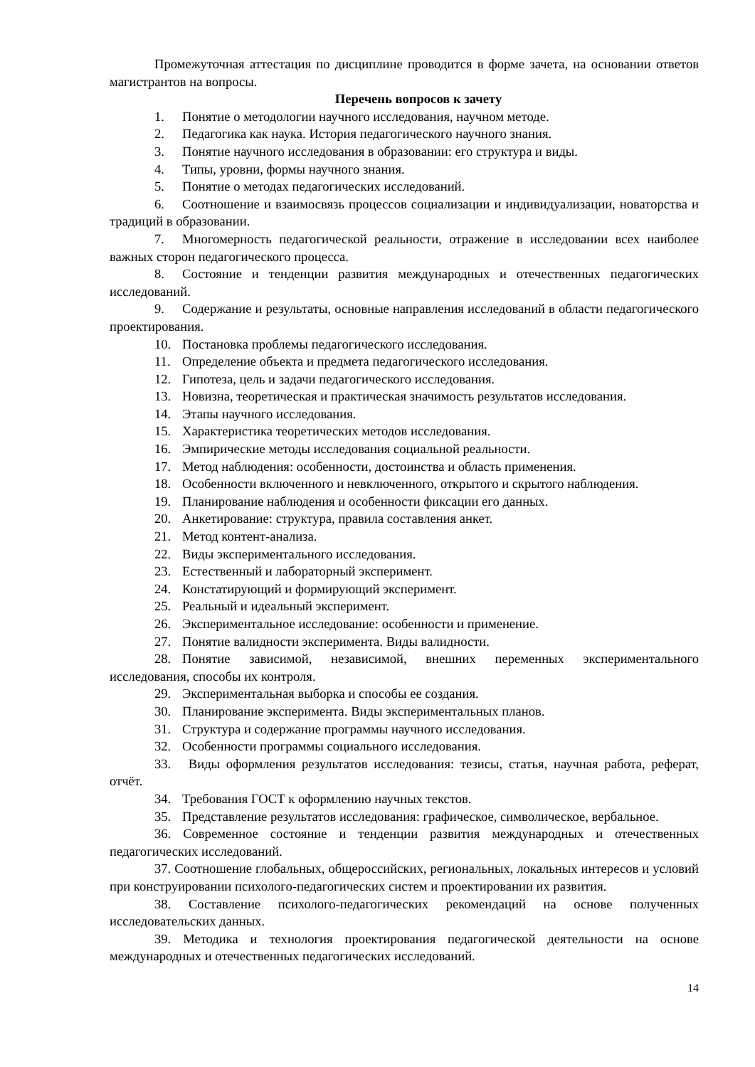Промежуточная аттестация по дисциплине проводится в форме зачета, на основании ответов магистрантов на вопросы.
Перечень вопросов к зачету
1. Понятие о методологии научного исследования, научном методе.
2. Педагогика как наука. История педагогического научного знания.
3. Понятие научного исследования в образовании: его структура и виды.
4. Типы, уровни, формы научного знания.
5. Понятие о методах педагогических исследований.
6. Соотношение и взаимосвязь процессов социализации и индивидуализации, новаторства и традиций в образовании.
7. Многомерность педагогической реальности, отражение в исследовании всех наиболее важных сторон педагогического процесса.
8. Состояние и тенденции развития международных и отечественных педагогических исследований.
9. Содержание и результаты, основные направления исследований в области педагогического проектирования.
10. Постановка проблемы педагогического исследования.
11. Определение объекта и предмета педагогического исследования.
12. Гипотеза, цель и задачи педагогического исследования.
13. Новизна, теоретическая и практическая значимость результатов исследования.
14. Этапы научного исследования.
15. Характеристика теоретических методов исследования.
16. Эмпирические методы исследования социальной реальности.
17. Метод наблюдения: особенности, достоинства и область применения.
18. Особенности включенного и невключенного, открытого и скрытого наблюдения.
19. Планирование наблюдения и особенности фиксации его данных.
20. Анкетирование: структура, правила составления анкет.
21. Метод контент-анализа.
22. Виды экспериментального исследования.
23. Естественный и лабораторный эксперимент.
24. Констатирующий и формирующий эксперимент.
25. Реальный и идеальный эксперимент.
26. Экспериментальное исследование: особенности и применение.
27. Понятие валидности эксперимента. Виды валидности.
28. Понятие зависимой, независимой, внешних переменных экспериментального исследования, способы их контроля.
29. Экспериментальная выборка и способы ее создания.
30. Планирование эксперимента. Виды экспериментальных планов.
31. Структура и содержание программы научного исследования.
32. Особенности программы социального исследования.
33. Виды оформления результатов исследования: тезисы, статья, научная работа, реферат, отчёт.
34. Требования ГОСТ к оформлению научных текстов.
35. Представление результатов исследования: графическое, символическое, вербальное.
36. Современное состояние и тенденции развития международных и отечественных педагогических исследований.
37. Соотношение глобальных, общероссийских, региональных, локальных интересов и условий при конструировании психолого-педагогических систем и проектировании их развития.
38. Составление психолого-педагогических рекомендаций на основе полученных исследовательских данных.
39. Методика и технология проектирования педагогической деятельности на основе международных и отечественных педагогических исследований.
14